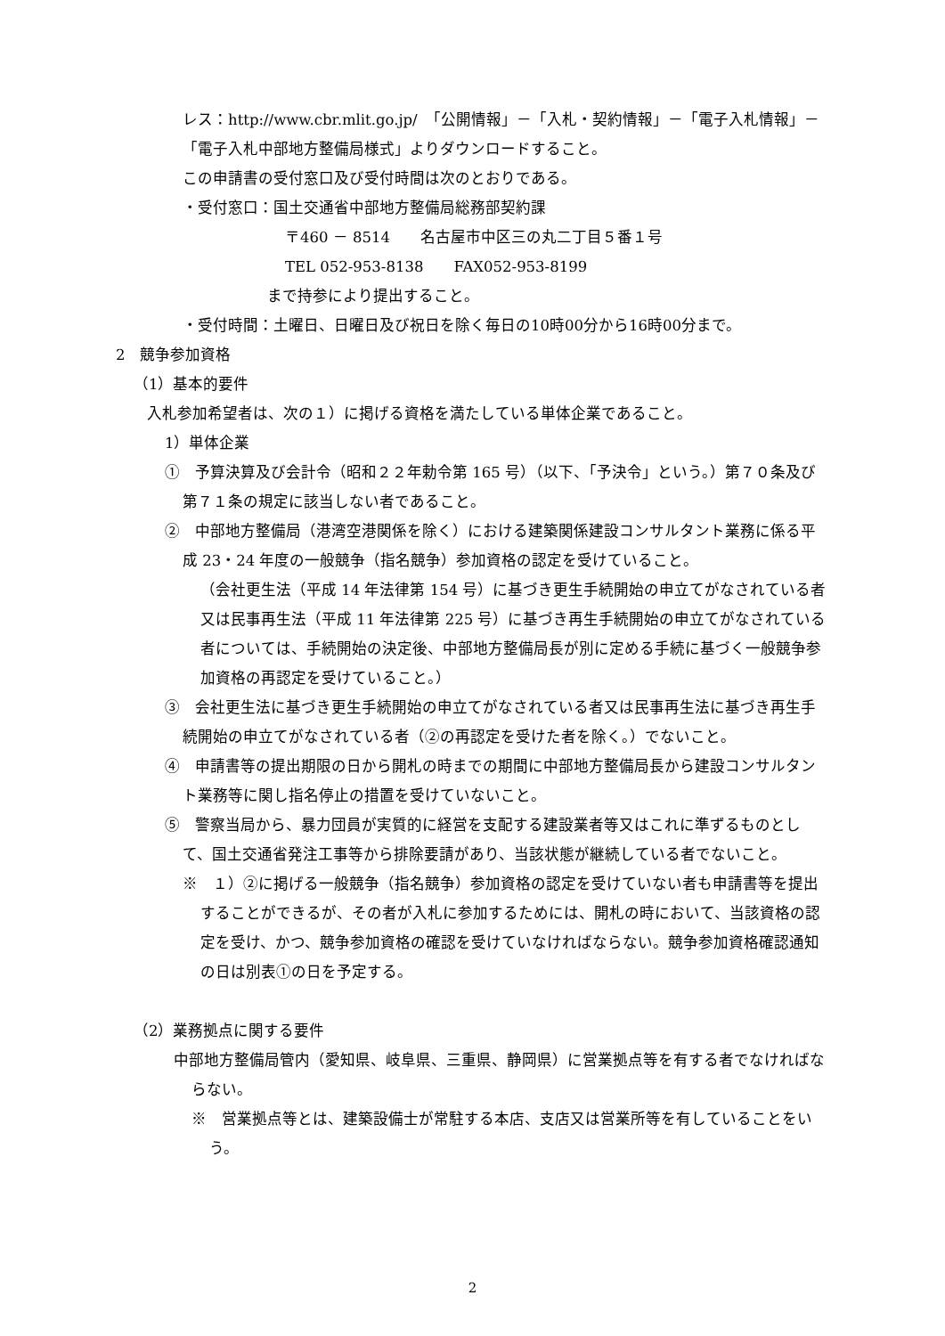レス：http://www.cbr.mlit.go.jp/　「公開情報」－「入札・契約情報」－「電子入札情報」－「電子入札中部地方整備局様式」よりダウンロードすること。
この申請書の受付窓口及び受付時間は次のとおりである。
・受付窓口：国土交通省中部地方整備局総務部契約課
〒460 － 8514　　名古屋市中区三の丸二丁目５番１号
TEL 052-953-8138　　FAX052-953-8199
まで持参により提出すること。
・受付時間：土曜日、日曜日及び祝日を除く毎日の10時00分から16時00分まで。
2　競争参加資格
（1）基本的要件
入札参加希望者は、次の１）に掲げる資格を満たしている単体企業であること。
1）単体企業
①　予算決算及び会計令（昭和２２年勅令第 165 号）（以下、「予決令」という。）第７０条及び第７１条の規定に該当しない者であること。
②　中部地方整備局（港湾空港関係を除く）における建築関係建設コンサルタント業務に係る平成 23・24 年度の一般競争（指名競争）参加資格の認定を受けていること。
（会社更生法（平成 14 年法律第 154 号）に基づき更生手続開始の申立てがなされている者又は民事再生法（平成 11 年法律第 225 号）に基づき再生手続開始の申立てがなされている者については、手続開始の決定後、中部地方整備局長が別に定める手続に基づく一般競争参加資格の再認定を受けていること。）
③　会社更生法に基づき更生手続開始の申立てがなされている者又は民事再生法に基づき再生手続開始の申立てがなされている者（②の再認定を受けた者を除く。）でないこと。
④　申請書等の提出期限の日から開札の時までの期間に中部地方整備局長から建設コンサルタント業務等に関し指名停止の措置を受けていないこと。
⑤　警察当局から、暴力団員が実質的に経営を支配する建設業者等又はこれに準ずるものとして、国土交通省発注工事等から排除要請があり、当該状態が継続している者でないこと。
※　１）②に掲げる一般競争（指名競争）参加資格の認定を受けていない者も申請書等を提出することができるが、その者が入札に参加するためには、開札の時において、当該資格の認定を受け、かつ、競争参加資格の確認を受けていなければならない。競争参加資格確認通知の日は別表①の日を予定する。
（2）業務拠点に関する要件
中部地方整備局管内（愛知県、岐阜県、三重県、静岡県）に営業拠点等を有する者でなければならない。
※　営業拠点等とは、建築設備士が常駐する本店、支店又は営業所等を有していることをいう。
2